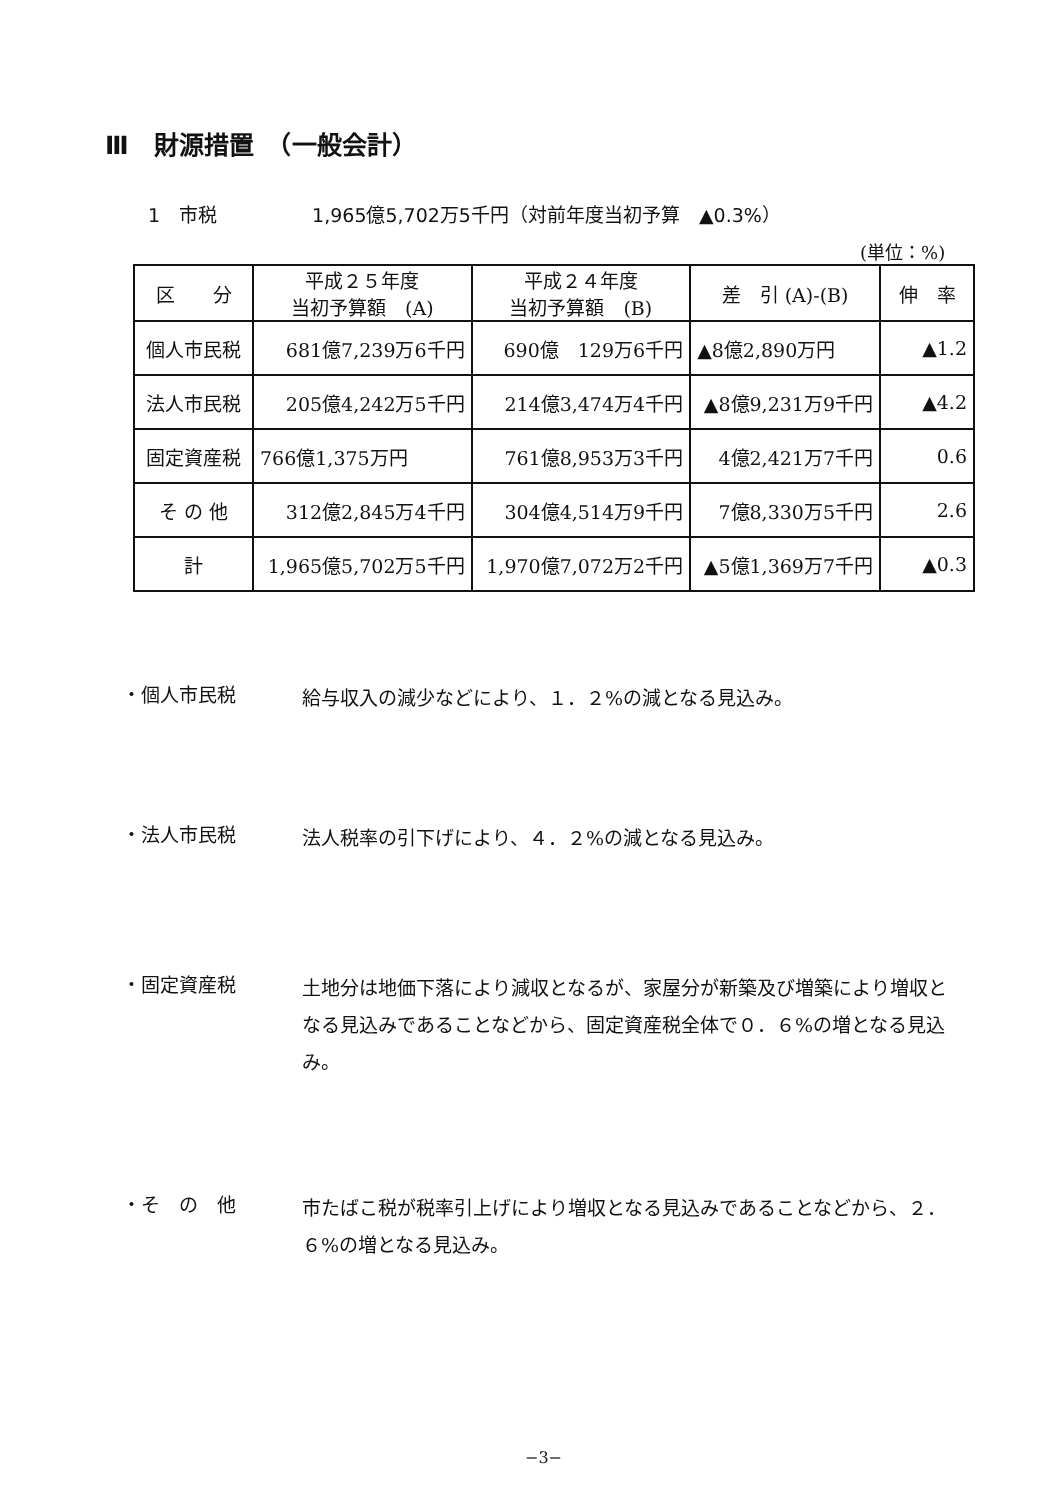Ⅲ　財源措置　（一般会計）
1　市税　　　　　1,965億5,702万5千円（対前年度当初予算　▲0.3%）
(単位：%)
| 区 分 | 平成２５年度 当初予算額 (A) | 平成２４年度 当初予算額 (B) | 差 引 (A)-(B) | 伸 率 |
| --- | --- | --- | --- | --- |
| 個人市民税 | 681億7,239万6千円 | 690億 129万6千円 | ▲8億2,890万円 | ▲1.2 |
| 法人市民税 | 205億4,242万5千円 | 214億3,474万4千円 | ▲8億9,231万9千円 | ▲4.2 |
| 固定資産税 | 766億1,375万円 | 761億8,953万3千円 | 4億2,421万7千円 | 0.6 |
| そ の 他 | 312億2,845万4千円 | 304億4,514万9千円 | 7億8,330万5千円 | 2.6 |
| 計 | 1,965億5,702万5千円 | 1,970億7,072万2千円 | ▲5億1,369万7千円 | ▲0.3 |
・個人市民税
給与収入の減少などにより、１．２%の減となる見込み。
・法人市民税
法人税率の引下げにより、４．２%の減となる見込み。
・固定資産税
土地分は地価下落により減収となるが、家屋分が新築及び増築により増収となる見込みであることなどから、固定資産税全体で０．６%の増となる見込み。
・そ　の　他
市たばこ税が税率引上げにより増収となる見込みであることなどから、２．６%の増となる見込み。
−3−